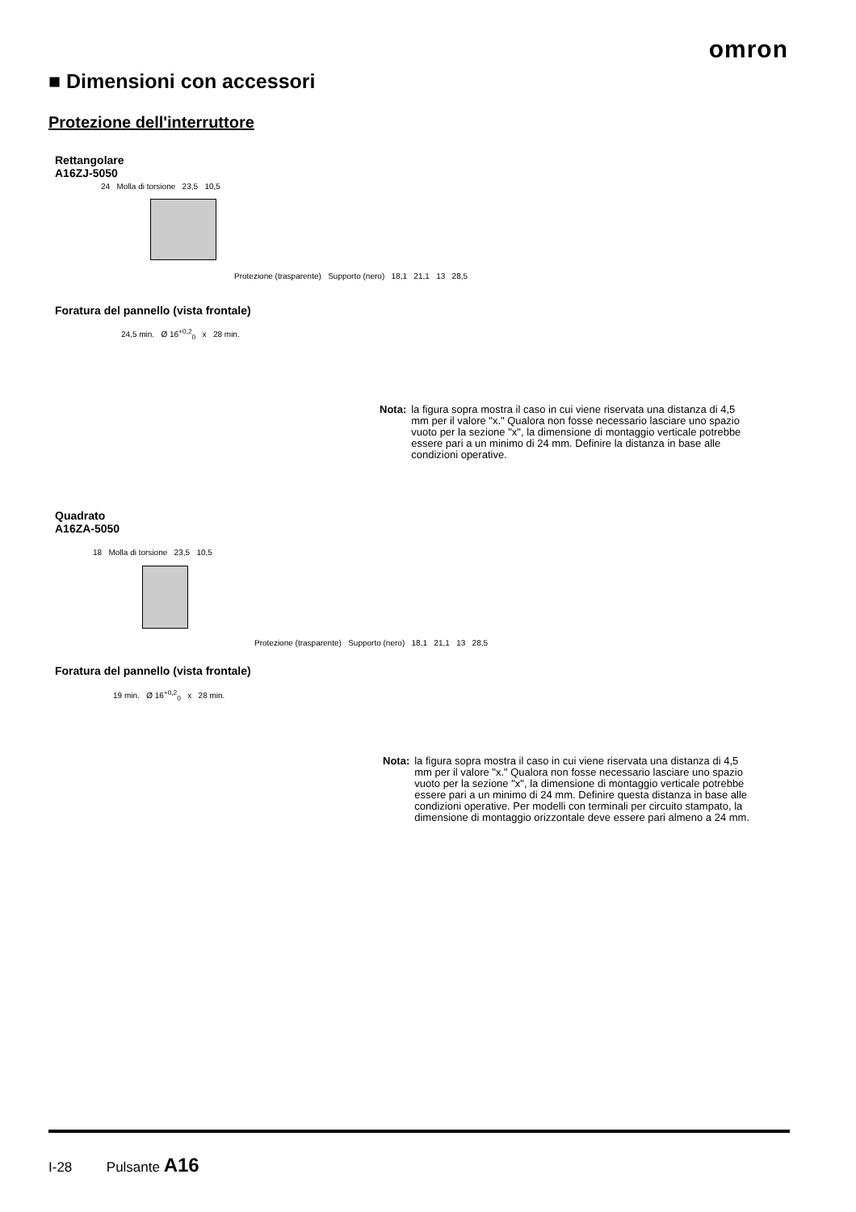omron
■ Dimensioni con accessori
Protezione dell'interruttore
Rettangolare
A16ZJ-5050
24 Molla di torsione 23,5 10,5
Protezione (trasparente) Supporto (nero) 18,1 21,1 13 28,5
Foratura del pannello (vista frontale)
24,5 min. Ø 16<sup>+0,2</sup><sub>0</sub> x 28 min.
Nota: la figura sopra mostra il caso in cui viene riservata una distanza di 4,5 mm per il valore "x." Qualora non fosse necessario lasciare uno spazio vuoto per la sezione "x", la dimensione di montaggio verticale potrebbe essere pari a un minimo di 24 mm. Definire la distanza in base alle condizioni operative.
Quadrato
A16ZA-5050
18 Molla di torsione 23,5 10,5
Protezione (trasparente) Supporto (nero) 18,1 21,1 13 28,5
Foratura del pannello (vista frontale)
19 min. Ø 16<sup>+0,2</sup><sub>0</sub> x 28 min.
Nota: la figura sopra mostra il caso in cui viene riservata una distanza di 4,5 mm per il valore "x." Qualora non fosse necessario lasciare uno spazio vuoto per la sezione "x", la dimensione di montaggio verticale potrebbe essere pari a un minimo di 24 mm. Definire questa distanza in base alle condizioni operative. Per modelli con terminali per circuito stampato, la dimensione di montaggio orizzontale deve essere pari almeno a 24 mm.
I-28 Pulsante A16